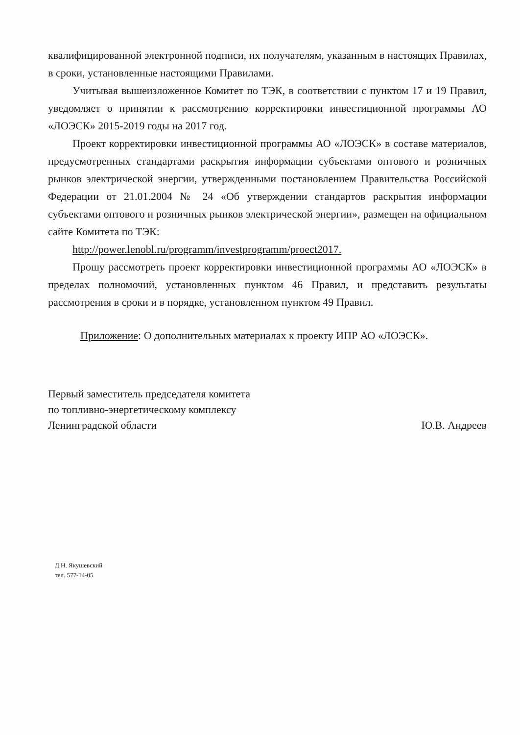квалифицированной электронной подписи, их получателям, указанным в настоящих Правилах, в сроки, установленные настоящими Правилами.
Учитывая вышеизложенное Комитет по ТЭК, в соответствии с пунктом 17 и 19 Правил, уведомляет о принятии к рассмотрению корректировки инвестиционной программы АО «ЛОЭСК» 2015-2019 годы на 2017 год.
Проект корректировки инвестиционной программы АО «ЛОЭСК» в составе материалов, предусмотренных стандартами раскрытия информации субъектами оптового и розничных рынков электрической энергии, утвержденными постановлением Правительства Российской Федерации от 21.01.2004 № 24 «Об утверждении стандартов раскрытия информации субъектами оптового и розничных рынков электрической энергии», размещен на официальном сайте Комитета по ТЭК:
http://power.lenobl.ru/programm/investprogramm/proect2017.
Прошу рассмотреть проект корректировки инвестиционной программы АО «ЛОЭСК» в пределах полномочий, установленных пунктом 46 Правил, и представить результаты рассмотрения в сроки и в порядке, установленном пунктом 49 Правил.
Приложение: О дополнительных материалах к проекту ИПР АО «ЛОЭСК».
Первый заместитель председателя комитета
по топливно-энергетическому комплексу
Ленинградской области
Ю.В. Андреев
Д.Н. Якушевский
тел. 577-14-05